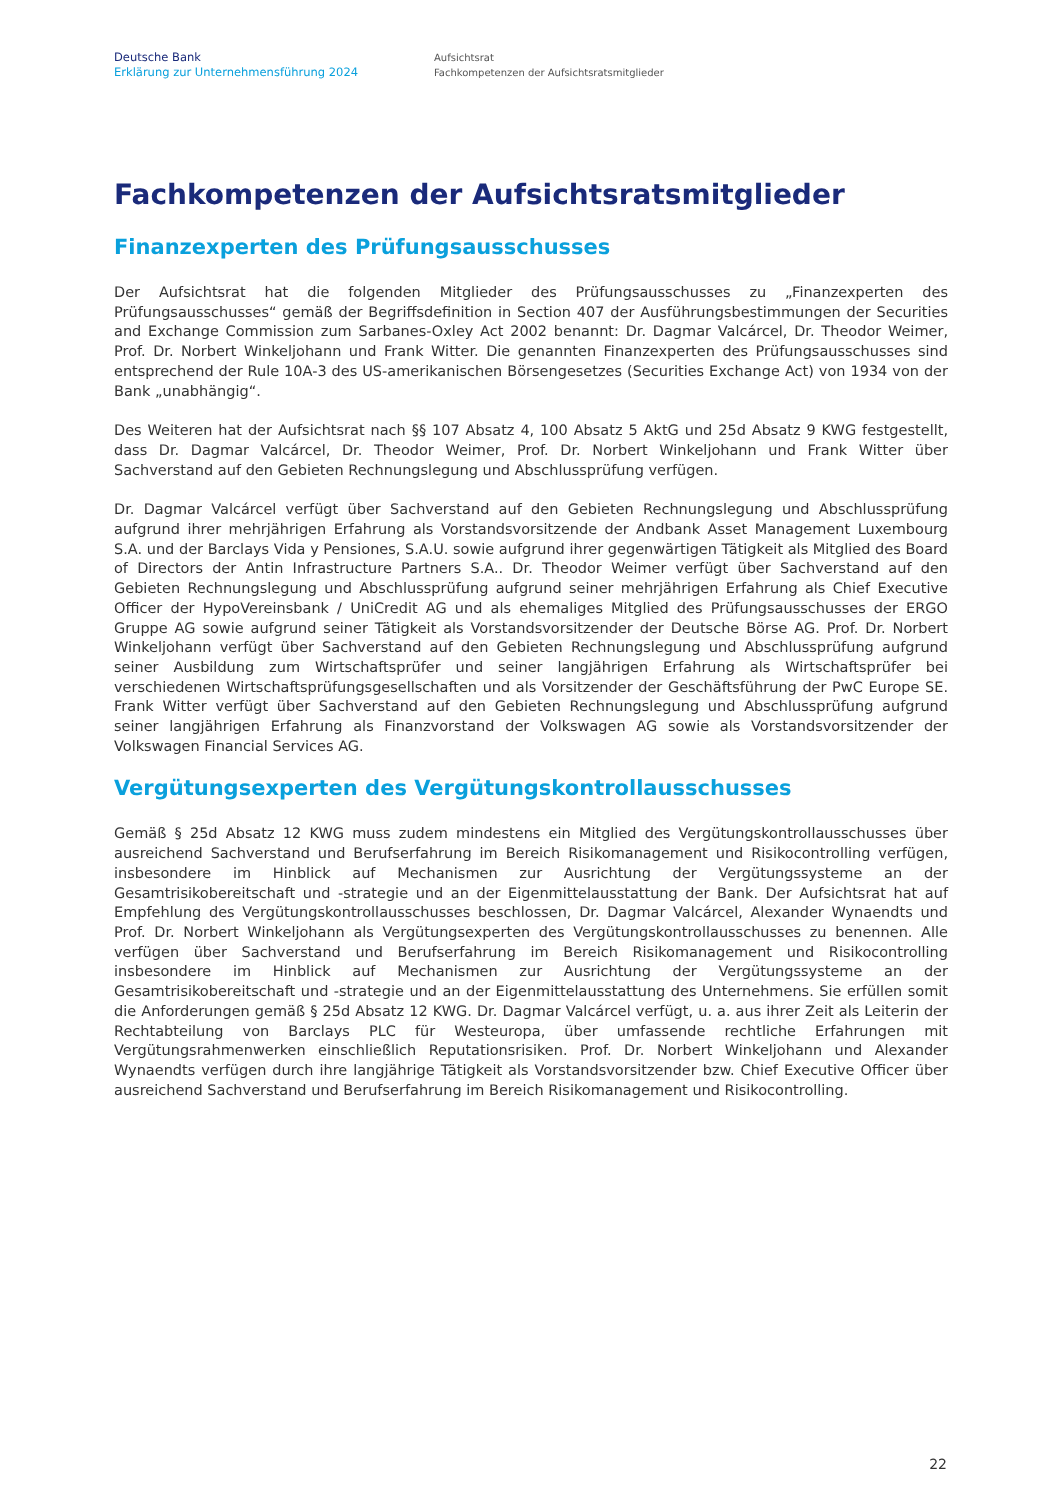Deutsche Bank
Erklärung zur Unternehmensführung 2024
Aufsichtsrat
Fachkompetenzen der Aufsichtsratsmitglieder
Fachkompetenzen der Aufsichtsratsmitglieder
Finanzexperten des Prüfungsausschusses
Der Aufsichtsrat hat die folgenden Mitglieder des Prüfungsausschusses zu „Finanzexperten des Prüfungsausschusses“ gemäß der Begriffsdefinition in Section 407 der Ausführungsbestimmungen der Securities and Exchange Commission zum Sarbanes-Oxley Act 2002 benannt: Dr. Dagmar Valcárcel, Dr. Theodor Weimer, Prof. Dr. Norbert Winkeljohann und Frank Witter. Die genannten Finanzexperten des Prüfungsausschusses sind entsprechend der Rule 10A-3 des US-amerikanischen Börsengesetzes (Securities Exchange Act) von 1934 von der Bank „unabhängig“.
Des Weiteren hat der Aufsichtsrat nach §§ 107 Absatz 4, 100 Absatz 5 AktG und 25d Absatz 9 KWG festgestellt, dass Dr. Dagmar Valcárcel, Dr. Theodor Weimer, Prof. Dr. Norbert Winkeljohann und Frank Witter über Sachverstand auf den Gebieten Rechnungslegung und Abschlussprüfung verfügen.
Dr. Dagmar Valcárcel verfügt über Sachverstand auf den Gebieten Rechnungslegung und Abschlussprüfung aufgrund ihrer mehrjährigen Erfahrung als Vorstandsvorsitzende der Andbank Asset Management Luxembourg S.A. und der Barclays Vida y Pensiones, S.A.U. sowie aufgrund ihrer gegenwärtigen Tätigkeit als Mitglied des Board of Directors der Antin Infrastructure Partners S.A.. Dr. Theodor Weimer verfügt über Sachverstand auf den Gebieten Rechnungslegung und Abschlussprüfung aufgrund seiner mehrjährigen Erfahrung als Chief Executive Officer der HypoVereinsbank / UniCredit AG und als ehemaliges Mitglied des Prüfungsausschusses der ERGO Gruppe AG sowie aufgrund seiner Tätigkeit als Vorstandsvorsitzender der Deutsche Börse AG. Prof. Dr. Norbert Winkeljohann verfügt über Sachverstand auf den Gebieten Rechnungslegung und Abschlussprüfung aufgrund seiner Ausbildung zum Wirtschaftsprüfer und seiner langjährigen Erfahrung als Wirtschaftsprüfer bei verschiedenen Wirtschaftsprüfungsgesellschaften und als Vorsitzender der Geschäftsführung der PwC Europe SE. Frank Witter verfügt über Sachverstand auf den Gebieten Rechnungslegung und Abschlussprüfung aufgrund seiner langjährigen Erfahrung als Finanzvorstand der Volkswagen AG sowie als Vorstandsvorsitzender der Volkswagen Financial Services AG.
Vergütungsexperten des Vergütungskontrollausschusses
Gemäß § 25d Absatz 12 KWG muss zudem mindestens ein Mitglied des Vergütungskontrollausschusses über ausreichend Sachverstand und Berufserfahrung im Bereich Risikomanagement und Risikocontrolling verfügen, insbesondere im Hinblick auf Mechanismen zur Ausrichtung der Vergütungssysteme an der Gesamtrisikobereitschaft und -strategie und an der Eigenmittelausstattung der Bank. Der Aufsichtsrat hat auf Empfehlung des Vergütungskontrollausschusses beschlossen, Dr. Dagmar Valcárcel, Alexander Wynaendts und Prof. Dr. Norbert Winkeljohann als Vergütungsexperten des Vergütungskontrollausschusses zu benennen. Alle verfügen über Sachverstand und Berufserfahrung im Bereich Risikomanagement und Risikocontrolling insbesondere im Hinblick auf Mechanismen zur Ausrichtung der Vergütungssysteme an der Gesamtrisikobereitschaft und -strategie und an der Eigenmittelausstattung des Unternehmens. Sie erfüllen somit die Anforderungen gemäß § 25d Absatz 12 KWG. Dr. Dagmar Valcárcel verfügt, u. a. aus ihrer Zeit als Leiterin der Rechtabteilung von Barclays PLC für Westeuropa, über umfassende rechtliche Erfahrungen mit Vergütungsrahmenwerken einschließlich Reputationsrisiken. Prof. Dr. Norbert Winkeljohann und Alexander Wynaendts verfügen durch ihre langjährige Tätigkeit als Vorstandsvorsitzender bzw. Chief Executive Officer über ausreichend Sachverstand und Berufserfahrung im Bereich Risikomanagement und Risikocontrolling.
22